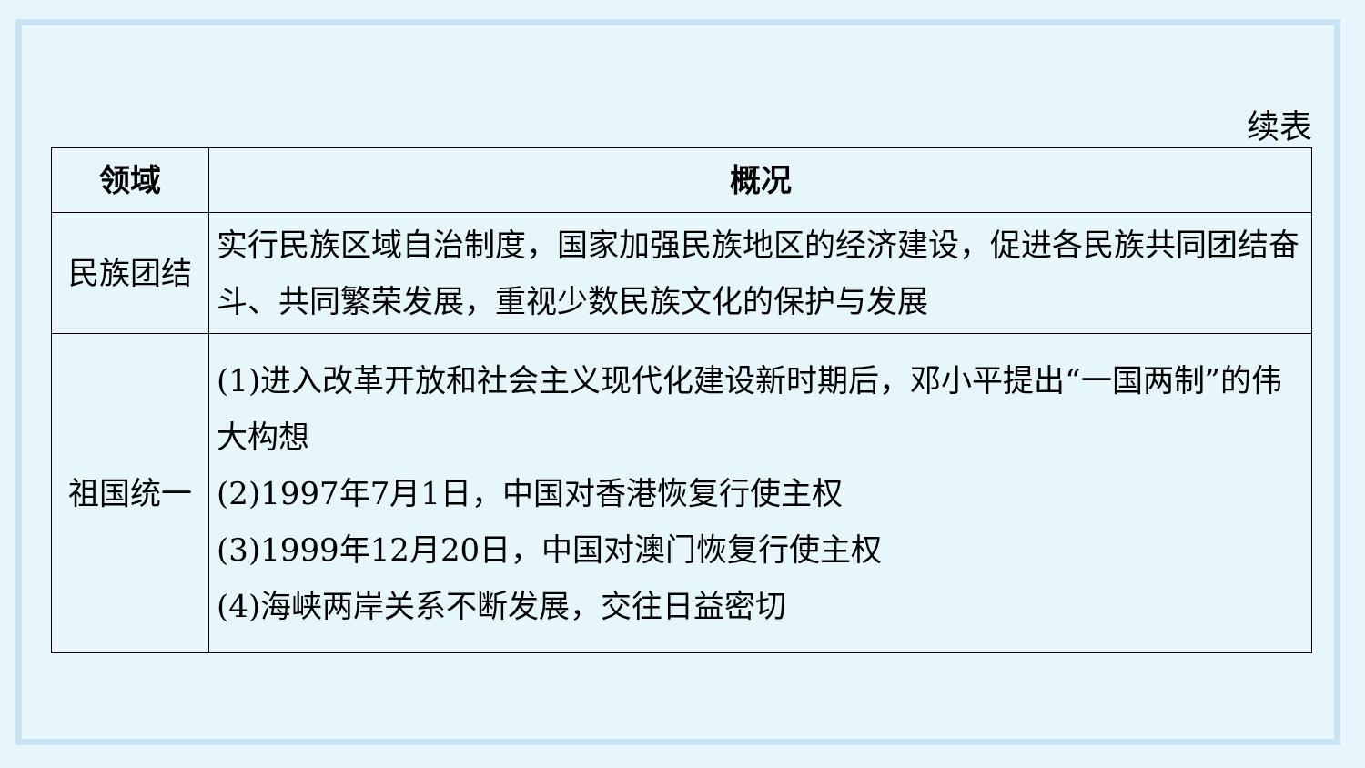续表
| 领域 | 概况 |
| --- | --- |
| 民族团结 | 实行民族区域自治制度，国家加强民族地区的经济建设，促进各民族共同团结奋斗、共同繁荣发展，重视少数民族文化的保护与发展 |
| 祖国统一 | (1)进入改革开放和社会主义现代化建设新时期后，邓小平提出“一国两制”的伟大构想 (2)1997年7月1日，中国对香港恢复行使主权 (3)1999年12月20日，中国对澳门恢复行使主权 (4)海峡两岸关系不断发展，交往日益密切 |